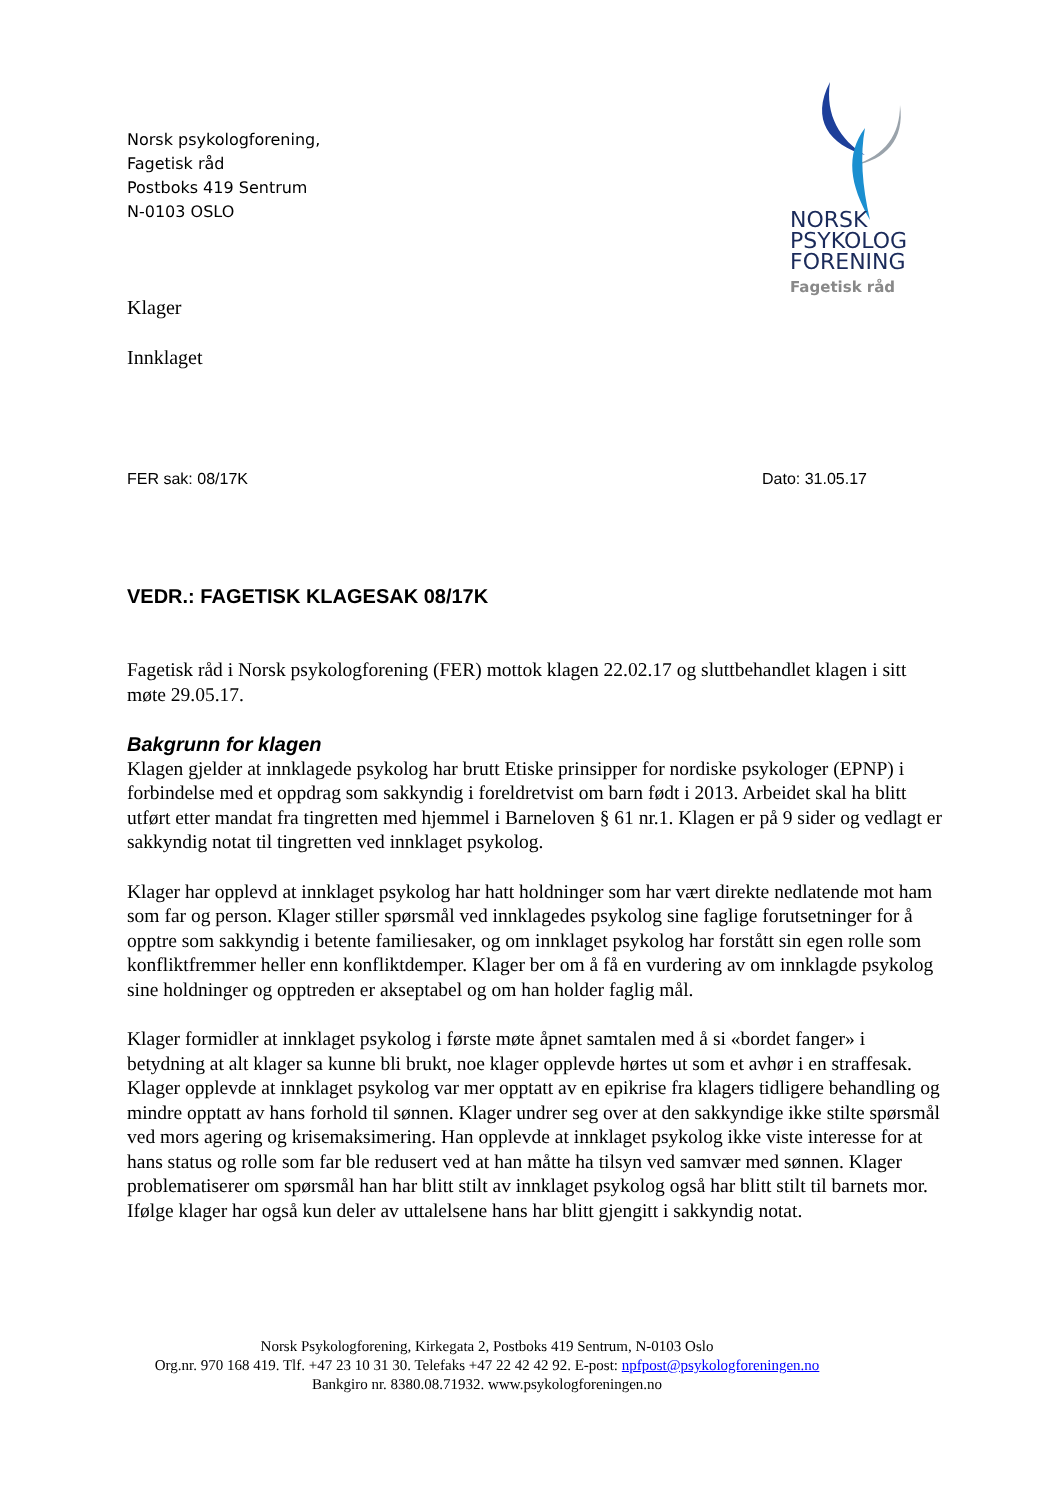Norsk psykologforening,
Fagetisk råd
Postboks 419 Sentrum
N-0103 OSLO
NORSK
PSYKOLOG
FORENING
Fagetisk råd
Klager
Innklaget
FER sak: 08/17K Dato: 31.05.17
VEDR.: FAGETISK KLAGESAK 08/17K
Fagetisk råd i Norsk psykologforening (FER) mottok klagen 22.02.17 og sluttbehandlet klagen i sitt møte 29.05.17.
Bakgrunn for klagen
Klagen gjelder at innklagede psykolog har brutt Etiske prinsipper for nordiske psykologer (EPNP) i forbindelse med et oppdrag som sakkyndig i foreldretvist om barn født i 2013. Arbeidet skal ha blitt utført etter mandat fra tingretten med hjemmel i Barneloven § 61 nr.1. Klagen er på 9 sider og vedlagt er sakkyndig notat til tingretten ved innklaget psykolog.
Klager har opplevd at innklaget psykolog har hatt holdninger som har vært direkte nedlatende mot ham som far og person. Klager stiller spørsmål ved innklagedes psykolog sine faglige forutsetninger for å opptre som sakkyndig i betente familiesaker, og om innklaget psykolog har forstått sin egen rolle som konfliktfremmer heller enn konfliktdemper. Klager ber om å få en vurdering av om innklagde psykolog sine holdninger og opptreden er akseptabel og om han holder faglig mål.
Klager formidler at innklaget psykolog i første møte åpnet samtalen med å si «bordet fanger» i betydning at alt klager sa kunne bli brukt, noe klager opplevde hørtes ut som et avhør i en straffesak. Klager opplevde at innklaget psykolog var mer opptatt av en epikrise fra klagers tidligere behandling og mindre opptatt av hans forhold til sønnen. Klager undrer seg over at den sakkyndige ikke stilte spørsmål ved mors agering og krisemaksimering. Han opplevde at innklaget psykolog ikke viste interesse for at hans status og rolle som far ble redusert ved at han måtte ha tilsyn ved samvær med sønnen. Klager problematiserer om spørsmål han har blitt stilt av innklaget psykolog også har blitt stilt til barnets mor. Ifølge klager har også kun deler av uttalelsene hans har blitt gjengitt i sakkyndig notat.
Norsk Psykologforening, Kirkegata 2, Postboks 419 Sentrum, N-0103 Oslo
Org.nr. 970 168 419. Tlf. +47 23 10 31 30. Telefaks +47 22 42 42 92. E-post: npfpost@psykologforeningen.no
Bankgiro nr. 8380.08.71932. www.psykologforeningen.no